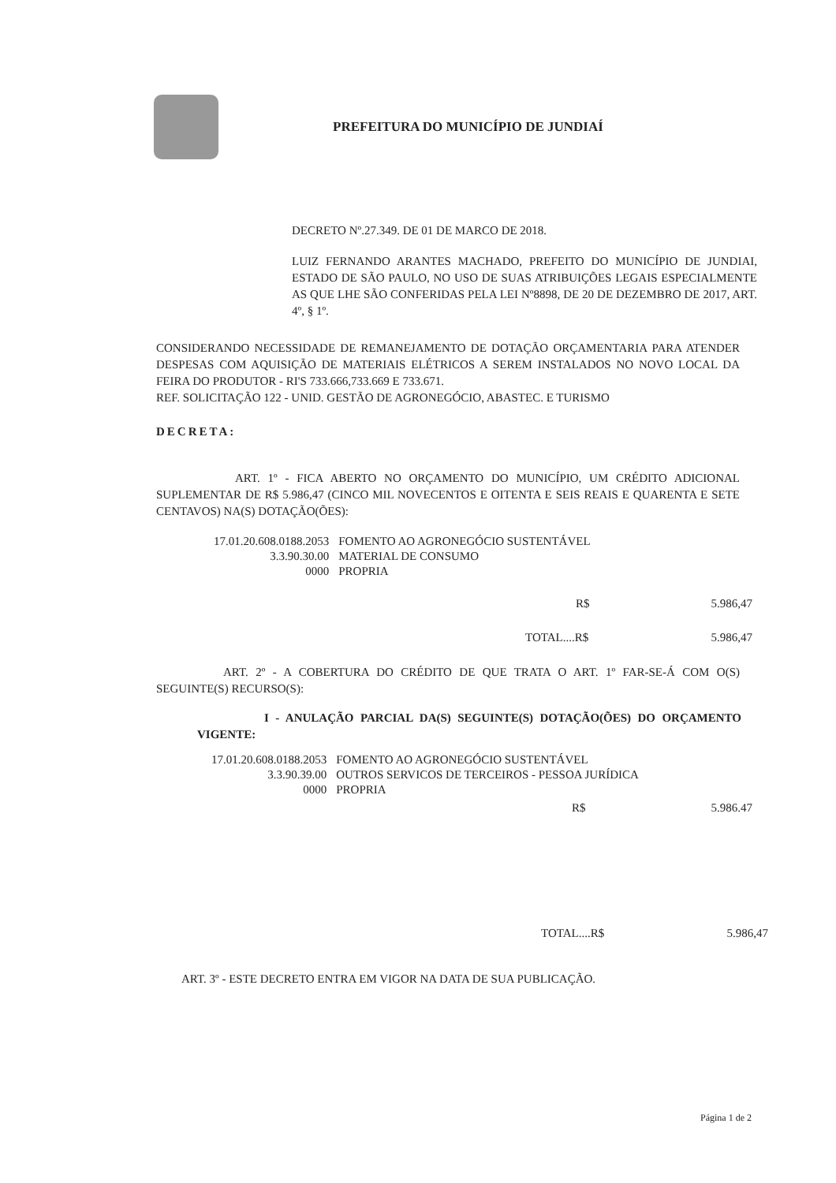PREFEITURA DO MUNICÍPIO DE JUNDIAÍ
DECRETO Nº.27.349. DE 01 DE MARCO DE 2018.
LUIZ FERNANDO ARANTES MACHADO, PREFEITO DO MUNICÍPIO DE JUNDIAI, ESTADO DE SÃO PAULO, NO USO DE SUAS ATRIBUIÇÕES LEGAIS ESPECIALMENTE AS QUE LHE SÃO CONFERIDAS PELA LEI Nº8898, DE 20 DE DEZEMBRO DE 2017, ART. 4º, § 1º.
CONSIDERANDO NECESSIDADE DE REMANEJAMENTO DE DOTAÇÃO ORÇAMENTARIA PARA ATENDER DESPESAS COM AQUISIÇÃO DE MATERIAIS ELÉTRICOS A SEREM INSTALADOS NO NOVO LOCAL DA FEIRA DO PRODUTOR - RI'S 733.666,733.669 E 733.671.
REF. SOLICITAÇÃO 122 - UNID. GESTÃO DE AGRONEGÓCIO, ABASTEC. E TURISMO
DECRETA:
ART. 1º - FICA ABERTO NO ORÇAMENTO DO MUNICÍPIO, UM CRÉDITO ADICIONAL SUPLEMENTAR DE R$ 5.986,47 (CINCO MIL NOVECENTOS E OITENTA E SEIS REAIS E QUARENTA E SETE CENTAVOS) NA(S) DOTAÇÃO(ÕES):
| 17.01.20.608.0188.2053 | FOMENTO AO AGRONEGÓCIO SUSTENTÁVEL |
| 3.3.90.30.00 | MATERIAL DE CONSUMO |
| 0000 | PROPRIA |
| R$ | 5.986,47 |
| TOTAL....R$ | 5.986,47 |
ART. 2º - A COBERTURA DO CRÉDITO DE QUE TRATA O ART. 1º FAR-SE-Á COM O(S) SEGUINTE(S) RECURSO(S):
I - ANULAÇÃO PARCIAL DA(S) SEGUINTE(S) DOTAÇÃO(ÕES) DO ORÇAMENTO VIGENTE:
| 17.01.20.608.0188.2053 | FOMENTO AO AGRONEGÓCIO SUSTENTÁVEL |
| 3.3.90.39.00 | OUTROS SERVICOS DE TERCEIROS - PESSOA JURÍDICA |
| 0000 | PROPRIA |
| R$ | 5.986.47 |
| TOTAL....R$ | 5.986,47 |
ART. 3º - ESTE DECRETO ENTRA EM VIGOR NA DATA DE SUA PUBLICAÇÃO.
Página 1 de 2